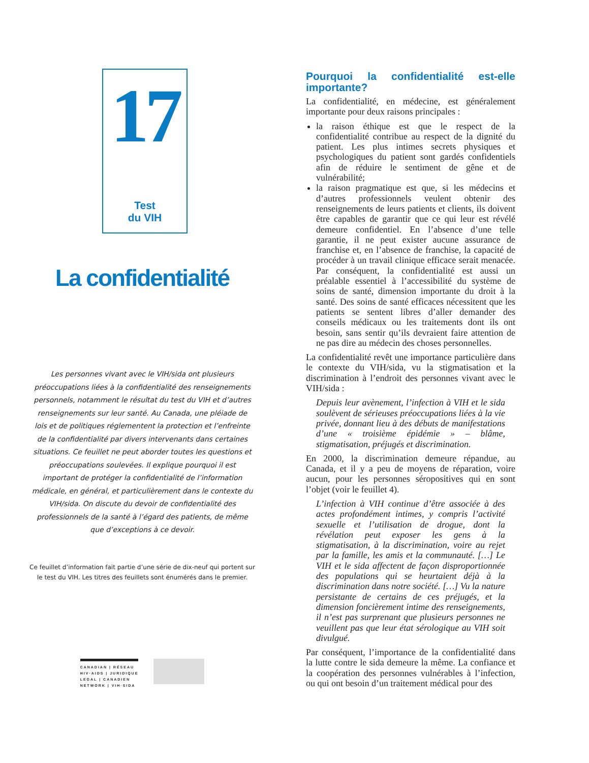17
Test
du VIH
La confidentialité
Les personnes vivant avec le VIH/sida ont plusieurs préoccupations liées à la confidentialité des renseignements personnels, notamment le résultat du test du VIH et d’autres renseignements sur leur santé. Au Canada, une pléiade de lois et de politiques réglementent la protection et l’enfreinte de la confidentialité par divers intervenants dans certaines situations. Ce feuillet ne peut aborder toutes les questions et préoccupations soulevées. Il explique pourquoi il est important de protéger la confidentialité de l’information médicale, en général, et particulièrement dans le contexte du VIH/sida. On discute du devoir de confidentialité des professionnels de la santé à l’égard des patients, de même que d’exceptions à ce devoir.
Ce feuillet d’information fait partie d’une série de dix-neuf qui portent sur
le test du VIH. Les titres des feuillets sont énumérés dans le premier.
CANADIAN | RÉSEAU
HIV·AIDS | JURIDIQUE
LEGAL | CANADIEN
NETWORK | VIH·SIDA
Pourquoi la confidentialité est-elle importante?
La confidentialité, en médecine, est généralement importante pour deux raisons principales :
la raison éthique est que le respect de la confidentialité contribue au respect de la dignité du patient. Les plus intimes secrets physiques et psychologiques du patient sont gardés confidentiels afin de réduire le sentiment de gêne et de vulnérabilité;
la raison pragmatique est que, si les médecins et d’autres professionnels veulent obtenir des renseignements de leurs patients et clients, ils doivent être capables de garantir que ce qui leur est révélé demeure confidentiel. En l’absence d’une telle garantie, il ne peut exister aucune assurance de franchise et, en l’absence de franchise, la capacité de procéder à un travail clinique efficace serait menacée. Par conséquent, la confidentialité est aussi un préalable essentiel à l’accessibilité du système de soins de santé, dimension importante du droit à la santé. Des soins de santé efficaces nécessitent que les patients se sentent libres d’aller demander des conseils médicaux ou les traitements dont ils ont besoin, sans sentir qu’ils devraient faire attention de ne pas dire au médecin des choses personnelles.
La confidentialité revêt une importance particulière dans le contexte du VIH/sida, vu la stigmatisation et la discrimination à l’endroit des personnes vivant avec le VIH/sida :
Depuis leur avènement, l’infection à VIH et le sida soulèvent de sérieuses préoccupations liées à la vie privée, donnant lieu à des débuts de manifestations d’une « troisième épidémie » – blâme, stigmatisation, préjugés et discrimination.
En 2000, la discrimination demeure répandue, au Canada, et il y a peu de moyens de réparation, voire aucun, pour les personnes séropositives qui en sont l’objet (voir le feuillet 4).
L’infection à VIH continue d’être associée à des actes profondément intimes, y compris l’activité sexuelle et l’utilisation de drogue, dont la révélation peut exposer les gens à la stigmatisation, à la discrimination, voire au rejet par la famille, les amis et la communauté. […] Le VIH et le sida affectent de façon disproportionnée des populations qui se heurtaient déjà à la discrimination dans notre société. […] Vu la nature persistante de certains de ces préjugés, et la dimension foncièrement intime des renseignements, il n’est pas surprenant que plusieurs personnes ne veuillent pas que leur état sérologique au VIH soit divulgué.
Par conséquent, l’importance de la confidentialité dans la lutte contre le sida demeure la même. La confiance et la coopération des personnes vulnérables à l’infection, ou qui ont besoin d’un traitement médical pour des